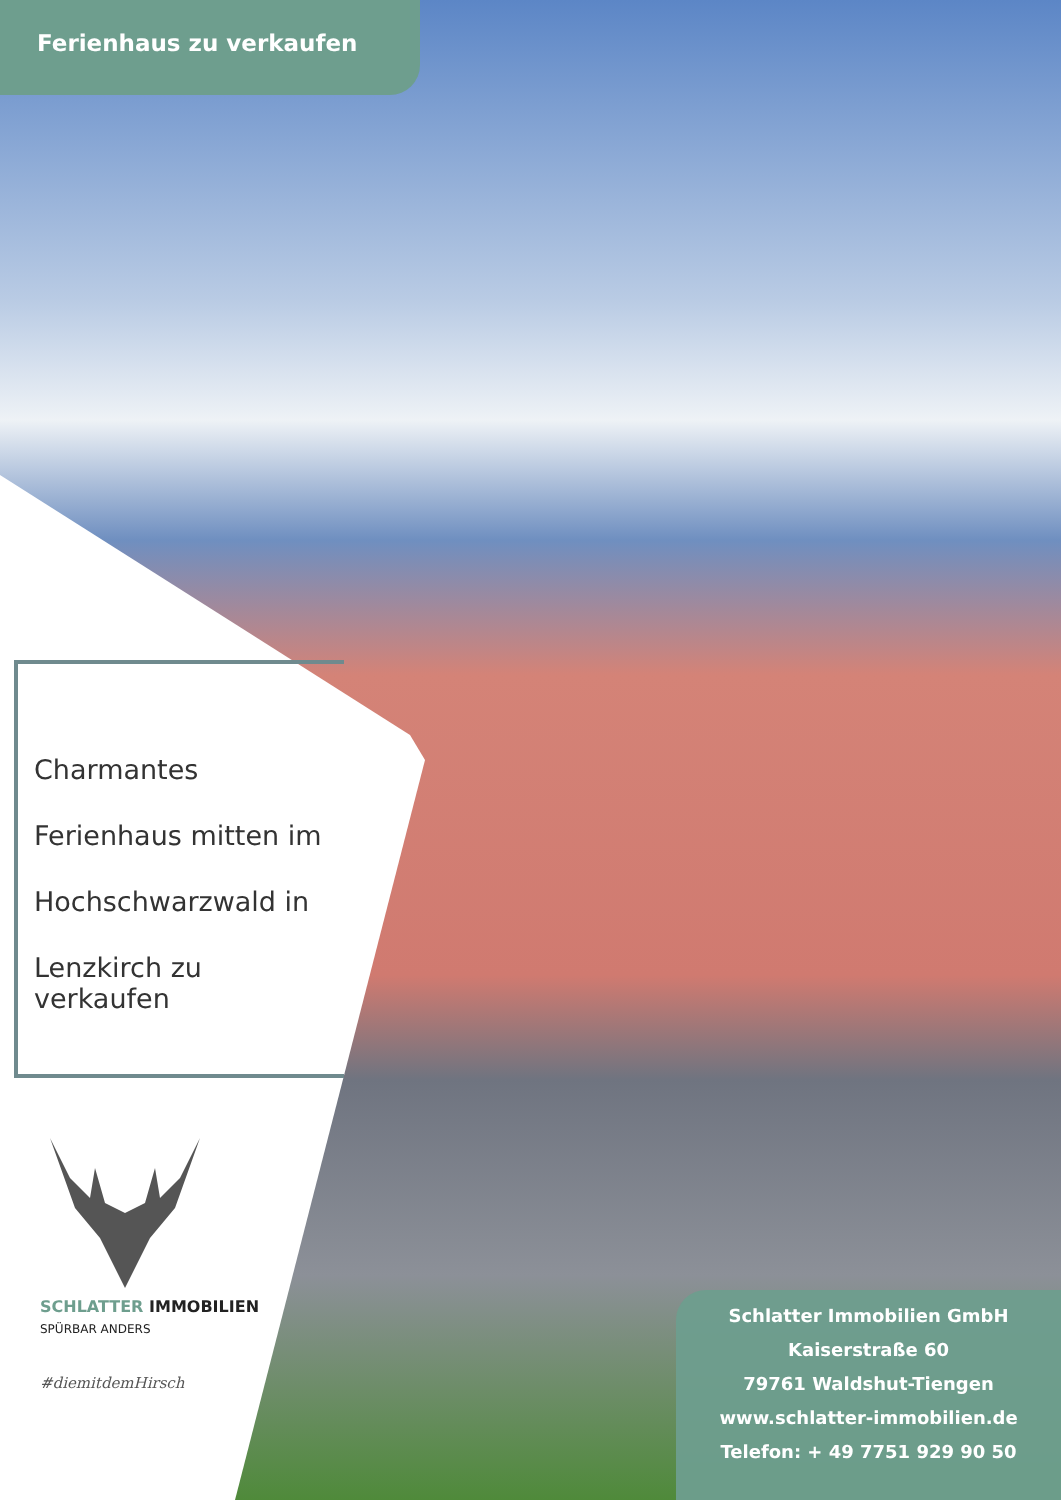Ferienhaus zu verkaufen
Charmantes
Ferienhaus mitten im
Hochschwarzwald in
Lenzkirch zu verkaufen
SCHLATTER IMMOBILIEN
SPÜRBAR ANDERS
#diemitdemHirsch
Schlatter Immobilien GmbH
Kaiserstraße 60
79761 Waldshut-Tiengen
www.schlatter-immobilien.de
Telefon: + 49 7751 929 90 50